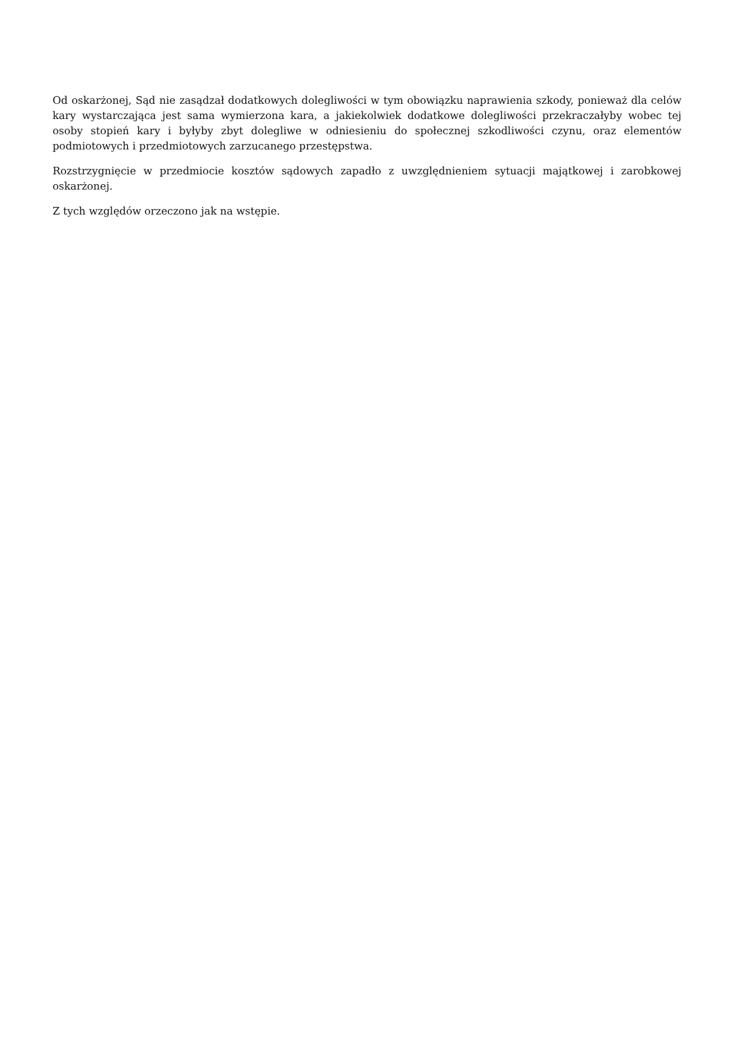Od oskarżonej, Sąd nie zasądzał dodatkowych dolegliwości w tym obowiązku naprawienia szkody, ponieważ dla celów kary wystarczająca jest sama wymierzona kara, a jakiekolwiek dodatkowe dolegliwości przekraczałyby wobec tej osoby stopień kary i byłyby zbyt dolegliwe w odniesieniu do społecznej szkodliwości czynu, oraz elementów podmiotowych i przedmiotowych zarzucanego przestępstwa.
Rozstrzygnięcie w przedmiocie kosztów sądowych zapadło z uwzględnieniem sytuacji majątkowej i zarobkowej oskarżonej.
Z tych względów orzeczono jak na wstępie.